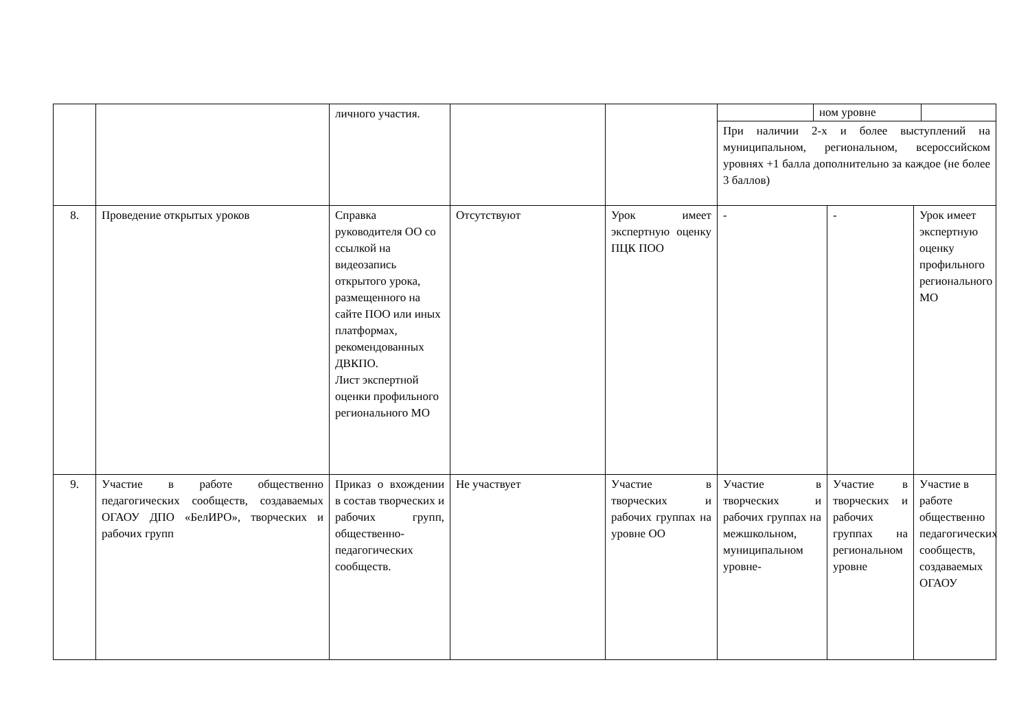| | | личного участия. | | | ном уровне При наличии 2-х и более выступлений на муниципальном, региональном, всероссийском уровнях +1 балла дополнительно за каждое (не более 3 баллов) | | |
| 8. | Проведение открытых уроков | Справка руководителя ОО со ссылкой на видеозапись открытого урока, размещенного на сайте ПОО или иных платформах, рекомендованных ДВКПО. Лист экспертной оценки профильного регионального МО | Отсутствуют | Урок имеет экспертную оценку ПЦК ПОО | - | - | Урок имеет экспертную оценку профильного регионального МО |
| 9. | Участие в работе общественно педагогических сообществ, создаваемых ОГАОУ ДПО «БелИРО», творческих и рабочих групп | Приказ о вхождении в состав творческих и рабочих групп, общественно-педагогических сообществ. | Не участвует | Участие в творческих и рабочих группах на уровне ОО | Участие в творческих и рабочих группах на межшкольном, муниципальном уровне- | Участие в творческих и рабочих группах на региональном уровне | Участие в работе общественно педагогических сообществ, создаваемых ОГАОУ |